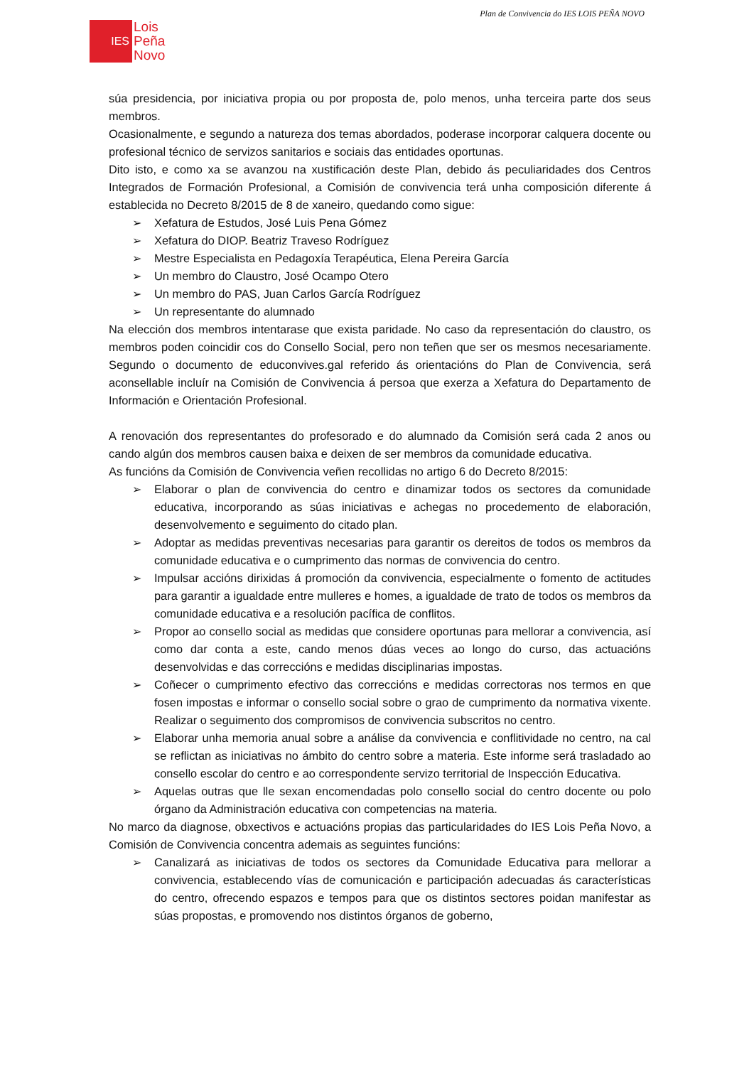Plan de Convivencia do IES LOIS PEÑA NOVO
IES
Lois
Peña
Novo
súa presidencia, por iniciativa propia ou por proposta de, polo menos, unha terceira parte dos seus membros.
Ocasionalmente, e segundo a natureza dos temas abordados, poderase incorporar calquera docente ou profesional técnico de servizos sanitarios e sociais das entidades oportunas.
Dito isto, e como xa se avanzou na xustificación deste Plan, debido ás peculiaridades dos Centros Integrados de Formación Profesional, a Comisión de convivencia terá unha composición diferente á establecida no Decreto 8/2015 de 8 de xaneiro, quedando como sigue:
➢ Xefatura de Estudos, José Luis Pena Gómez
➢ Xefatura do DIOP. Beatriz Traveso Rodríguez
➢ Mestre Especialista en Pedagoxía Terapéutica, Elena Pereira García
➢ Un membro do Claustro, José Ocampo Otero
➢ Un membro do PAS, Juan Carlos García Rodríguez
➢ Un representante do alumnado
Na elección dos membros intentarase que exista paridade. No caso da representación do claustro, os membros poden coincidir cos do Consello Social, pero non teñen que ser os mesmos necesariamente. Segundo o documento de educonvives.gal referido ás orientacións do Plan de Convivencia, será aconsellable incluír na Comisión de Convivencia á persoa que exerza a Xefatura do Departamento de Información e Orientación Profesional.
A renovación dos representantes do profesorado e do alumnado da Comisión será cada 2 anos ou cando algún dos membros causen baixa e deixen de ser membros da comunidade educativa.
As funcións da Comisión de Convivencia veñen recollidas no artigo 6 do Decreto 8/2015:
➢ Elaborar o plan de convivencia do centro e dinamizar todos os sectores da comunidade educativa, incorporando as súas iniciativas e achegas no procedemento de elaboración, desenvolvemento e seguimento do citado plan.
➢ Adoptar as medidas preventivas necesarias para garantir os dereitos de todos os membros da comunidade educativa e o cumprimento das normas de convivencia do centro.
➢ Impulsar accións dirixidas á promoción da convivencia, especialmente o fomento de actitudes para garantir a igualdade entre mulleres e homes, a igualdade de trato de todos os membros da comunidade educativa e a resolución pacífica de conflitos.
➢ Propor ao consello social as medidas que considere oportunas para mellorar a convivencia, así como dar conta a este, cando menos dúas veces ao longo do curso, das actuacións desenvolvidas e das correccións e medidas disciplinarias impostas.
➢ Coñecer o cumprimento efectivo das correccións e medidas correctoras nos termos en que fosen impostas e informar o consello social sobre o grao de cumprimento da normativa vixente. Realizar o seguimento dos compromisos de convivencia subscritos no centro.
➢ Elaborar unha memoria anual sobre a análise da convivencia e conflitividade no centro, na cal se reflictan as iniciativas no ámbito do centro sobre a materia. Este informe será trasladado ao consello escolar do centro e ao correspondente servizo territorial de Inspección Educativa.
➢ Aquelas outras que lle sexan encomendadas polo consello social do centro docente ou polo órgano da Administración educativa con competencias na materia.
No marco da diagnose, obxectivos e actuacións propias das particularidades do IES Lois Peña Novo, a Comisión de Convivencia concentra ademais as seguintes funcións:
➢ Canalizará as iniciativas de todos os sectores da Comunidade Educativa para mellorar a convivencia, establecendo vías de comunicación e participación adecuadas ás características do centro, ofrecendo espazos e tempos para que os distintos sectores poidan manifestar as súas propostas, e promovendo nos distintos órganos de goberno,